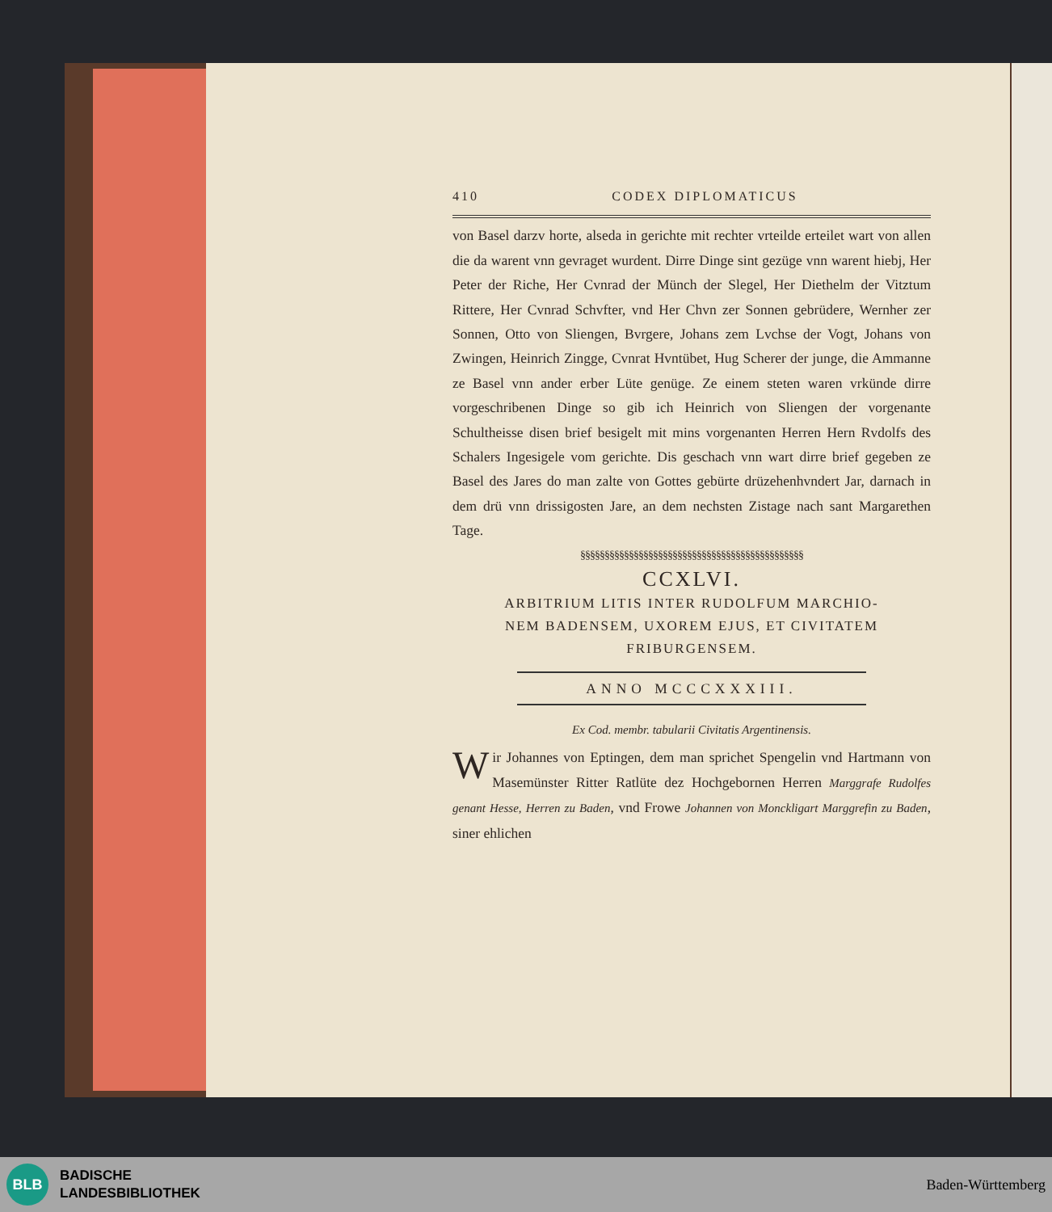410 CODEX DIPLOMATICUS
von Basel darzv horte, alseda in gerichte mit rechter vrteilde erteilet wart von allen die da warent vnn gevraget wurdent. Dirre Dinge sint gezüge vnn warent hiebj, Her Peter der Riche, Her Cvnrad der Münch der Slegel, Her Diethelm der Vitztum Rittere, Her Cvnrad Schvfter, vnd Her Chvn zer Sonnen gebrüdere, Wernher zer Sonnen, Otto von Sliengen, Bvrgere, Johans zem Lvchse der Vogt, Johans von Zwingen, Heinrich Zingge, Cvnrat Hvntübet, Hug Scherer der junge, die Ammanne ze Basel vnn ander erber Lüte genüge. Ze einem steten waren vrkünde dirre vorgeschribenen Dinge so gib ich Heinrich von Sliengen der vorgenante Schultheisse disen brief besigelt mit mins vorgenanten Herren Hern Rvdolfs des Schalers Ingesigele vom gerichte. Dis geschach vnn wart dirre brief gegeben ze Basel des Jares do man zalte von Gottes gebürte drüzehenhvndert Jar, darnach in dem drü vnn drissigosten Jare, an dem nechsten Zistage nach sant Margarethen Tage.
§§§§§§§§§§§§§§§§§§§§§§§§§§§§§§§§§§§§§§§§§§§§§§
CCXLVI.
ARBITRIUM LITIS INTER RUDOLFUM MARCHIO-
NEM BADENSEM, UXOREM EJUS, ET CIVITATEM
FRIBURGENSEM.
ANNO MCCCXXXIII.
Ex Cod. membr. tabularii Civitatis Argentinensis.
Wir Johannes von Eptingen, dem man sprichet Spengelin vnd Hartmann von Masemünster Ritter Ratlüte dez Hochgebornen Herren Marggrafe Rudolfes genant Hesse, Herren zu Baden, vnd Frowe Johannen von Monckligart Marggrefin zu Baden, siner ehlichen
BLB
BADISCHE
LANDESBIBLIOTHEK
Baden-Württemberg